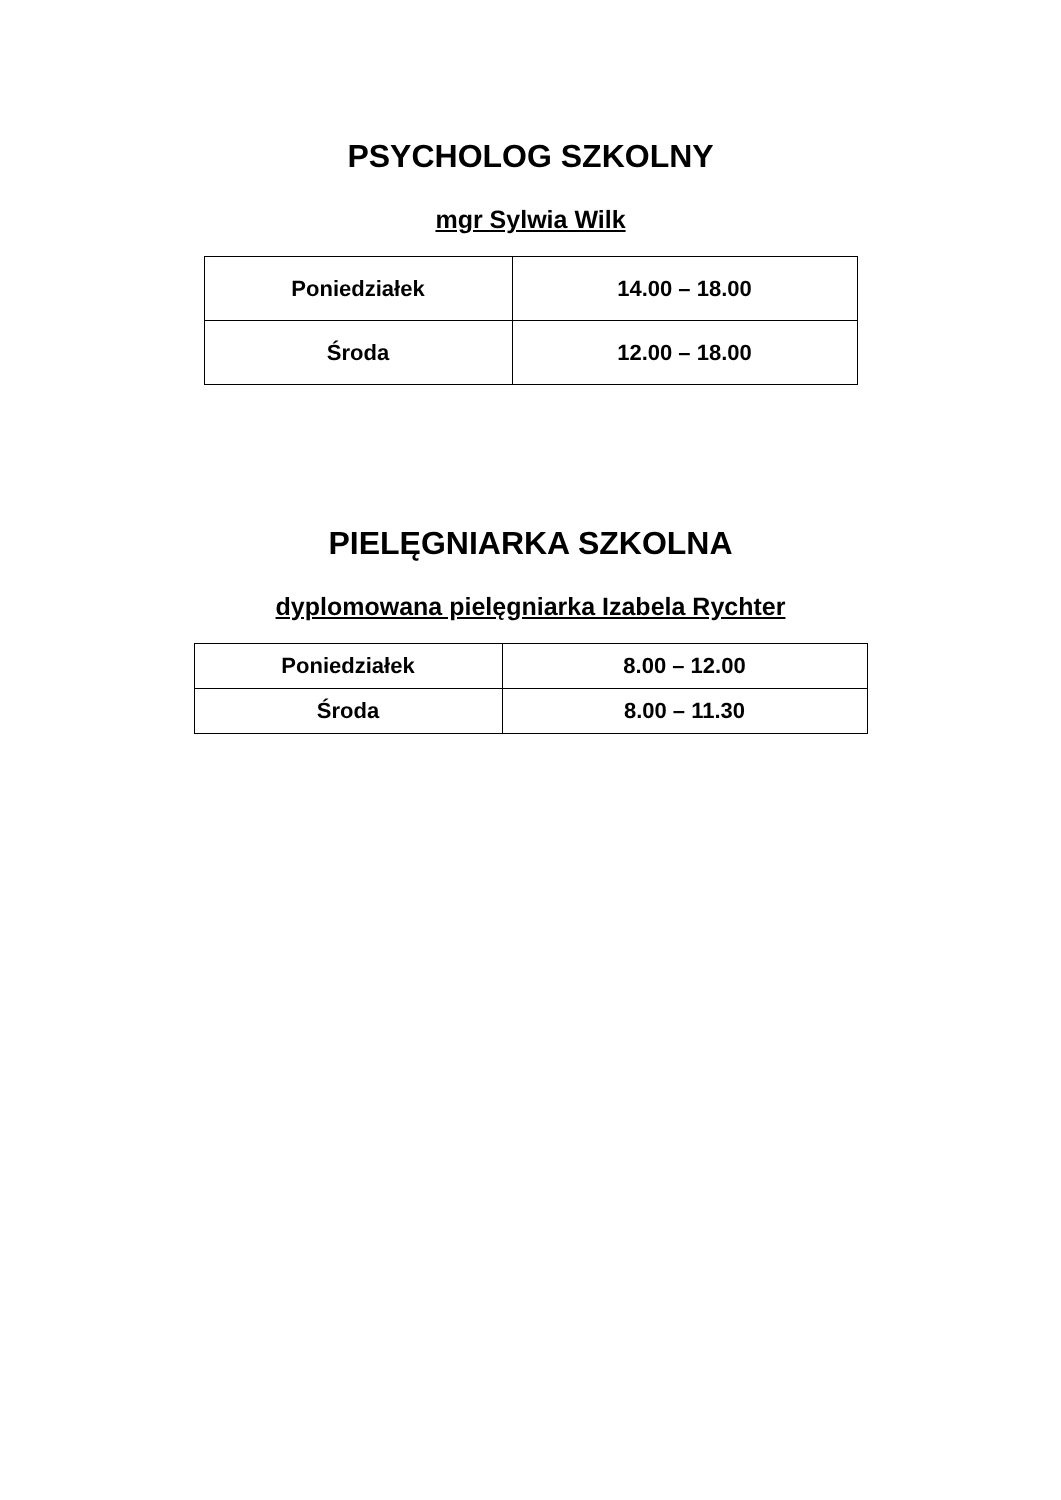PSYCHOLOG SZKOLNY
mgr Sylwia Wilk
| Poniedziałek | 14.00 – 18.00 |
| Środa | 12.00 – 18.00 |
PIELĘGNIARKA SZKOLNA
dyplomowana pielęgniarka Izabela Rychter
| Poniedziałek | 8.00 – 12.00 |
| Środa | 8.00 – 11.30 |